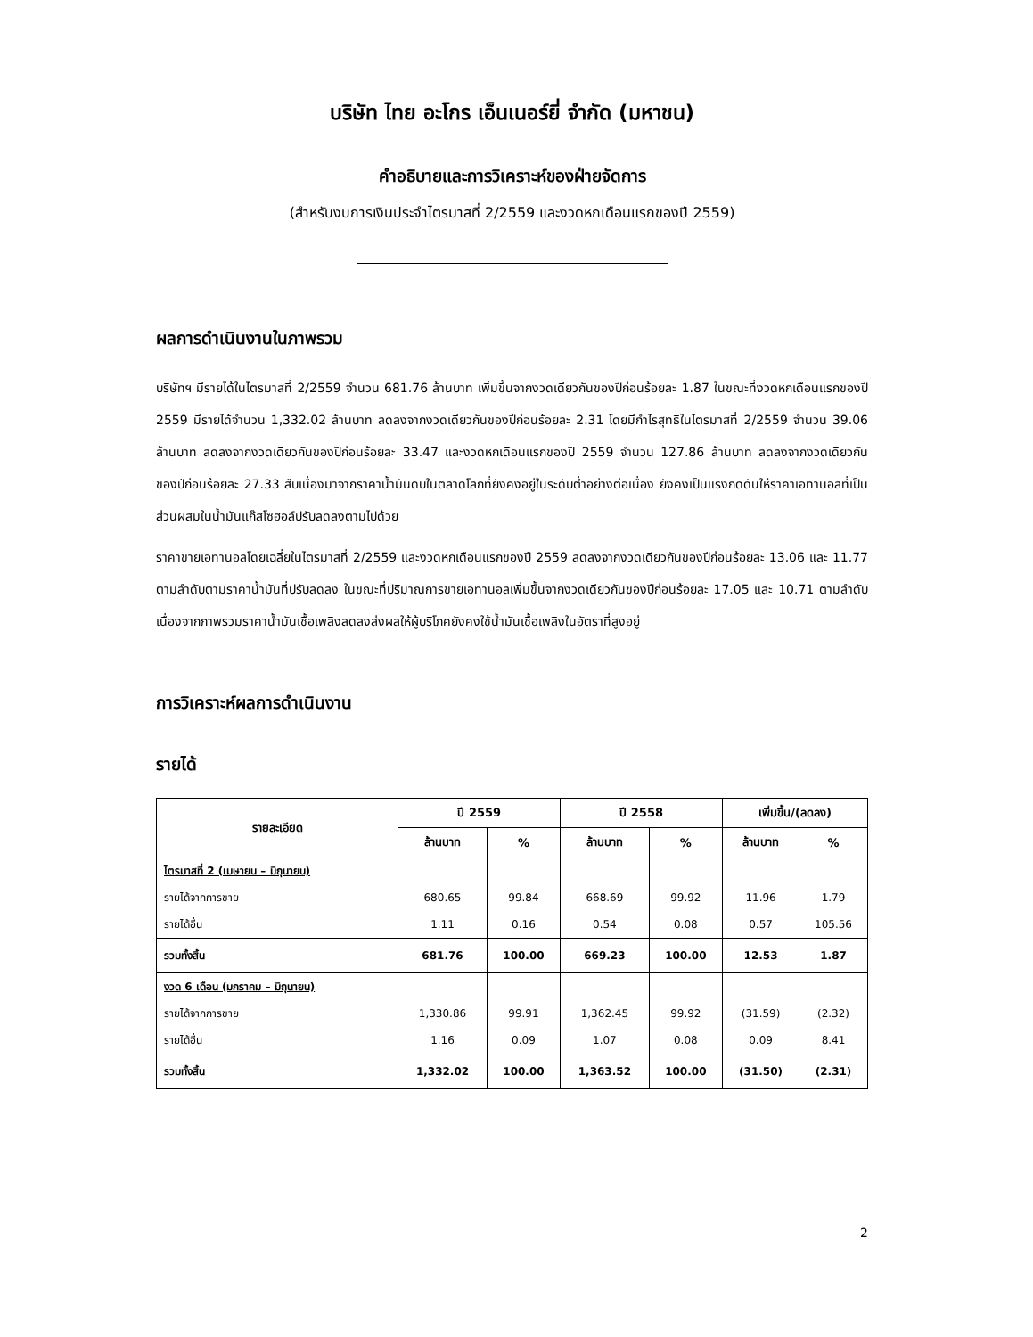บริษัท ไทย อะโกร เอ็นเนอร์ยี่ จำกัด (มหาชน)
คำอธิบายและการวิเคราะห์ของฝ่ายจัดการ
(สำหรับงบการเงินประจำไตรมาสที่ 2/2559 และงวดหกเดือนแรกของปี 2559)
ผลการดำเนินงานในภาพรวม
บริษัทฯ มีรายได้ในไตรมาสที่ 2/2559 จำนวน 681.76 ล้านบาท เพิ่มขึ้นจากงวดเดียวกันของปีก่อนร้อยละ 1.87 ในขณะที่งวดหกเดือนแรกของปี 2559 มีรายได้จำนวน 1,332.02 ล้านบาท ลดลงจากงวดเดียวกันของปีก่อนร้อยละ 2.31 โดยมีกำไรสุทธิในไตรมาสที่ 2/2559 จำนวน 39.06 ล้านบาท ลดลงจากงวดเดียวกันของปีก่อนร้อยละ 33.47 และงวดหกเดือนแรกของปี 2559 จำนวน 127.86 ล้านบาท ลดลงจากงวดเดียวกันของปีก่อนร้อยละ 27.33 สืบเนื่องมาจากราคาน้ำมันดิบในตลาดโลกที่ยังคงอยู่ในระดับต่ำอย่างต่อเนื่อง ยังคงเป็นแรงกดดันให้ราคาเอทานอลที่เป็นส่วนผสมในน้ำมันแก๊สโซฮอล์ปรับลดลงตามไปด้วย
ราคาขายเอทานอลโดยเฉลี่ยในไตรมาสที่ 2/2559 และงวดหกเดือนแรกของปี 2559 ลดลงจากงวดเดียวกันของปีก่อนร้อยละ 13.06 และ 11.77 ตามลำดับตามราคาน้ำมันที่ปรับลดลง ในขณะที่ปริมาณการขายเอทานอลเพิ่มขึ้นจากงวดเดียวกันของปีก่อนร้อยละ 17.05 และ 10.71 ตามลำดับ เนื่องจากภาพรวมราคาน้ำมันเชื้อเพลิงลดลงส่งผลให้ผู้บริโภคยังคงใช้น้ำมันเชื้อเพลิงในอัตราที่สูงอยู่
การวิเคราะห์ผลการดำเนินงาน
รายได้
| รายละเอียด | ปี 2559 | | ปี 2558 | | เพิ่มขึ้น/(ลดลง) | |
| --- | --- | --- | --- | --- | --- | --- |
| | ล้านบาท | % | ล้านบาท | % | ล้านบาท | % |
| ไตรมาสที่ 2 (เมษายน – มิถุนายน) | | | | | | |
| รายได้จากการขาย | 680.65 | 99.84 | 668.69 | 99.92 | 11.96 | 1.79 |
| รายได้อื่น | 1.11 | 0.16 | 0.54 | 0.08 | 0.57 | 105.56 |
| รวมทั้งสิ้น | 681.76 | 100.00 | 669.23 | 100.00 | 12.53 | 1.87 |
| งวด 6 เดือน (มกราคม – มิถุนายน) | | | | | | |
| รายได้จากการขาย | 1,330.86 | 99.91 | 1,362.45 | 99.92 | (31.59) | (2.32) |
| รายได้อื่น | 1.16 | 0.09 | 1.07 | 0.08 | 0.09 | 8.41 |
| รวมทั้งสิ้น | 1,332.02 | 100.00 | 1,363.52 | 100.00 | (31.50) | (2.31) |
2